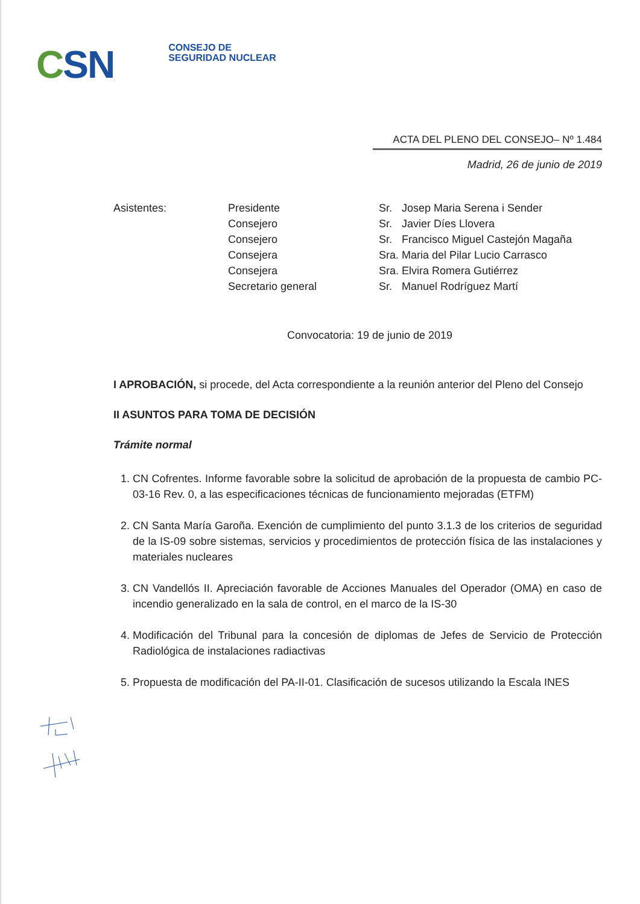CSN
CONSEJO DE
SEGURIDAD NUCLEAR
ACTA DEL PLENO DEL CONSEJO– Nº 1.484
Madrid, 26 de junio de 2019
| Asistentes: | Presidente | Sr. | Josep Maria Serena i Sender |
| | Consejero | Sr. | Javier Díes Llovera |
| | Consejero | Sr. | Francisco Miguel Castejón Magaña |
| | Consejera | Sra. | Maria del Pilar Lucio Carrasco |
| | Consejera | Sra. | Elvira Romera Gutiérrez |
| | Secretario general | Sr. | Manuel Rodríguez Martí |
Convocatoria: 19 de junio de 2019
I APROBACIÓN, si procede, del Acta correspondiente a la reunión anterior del Pleno del Consejo
II ASUNTOS PARA TOMA DE DECISIÓN
Trámite normal
1. CN Cofrentes. Informe favorable sobre la solicitud de aprobación de la propuesta de cambio PC-03-16 Rev. 0, a las especificaciones técnicas de funcionamiento mejoradas (ETFM)
2. CN Santa María Garoña. Exención de cumplimiento del punto 3.1.3 de los criterios de seguridad de la IS-09 sobre sistemas, servicios y procedimientos de protección física de las instalaciones y materiales nucleares
3. CN Vandellós II. Apreciación favorable de Acciones Manuales del Operador (OMA) en caso de incendio generalizado en la sala de control, en el marco de la IS-30
4. Modificación del Tribunal para la concesión de diplomas de Jefes de Servicio de Protección Radiológica de instalaciones radiactivas
5. Propuesta de modificación del PA-II-01. Clasificación de sucesos utilizando la Escala INES